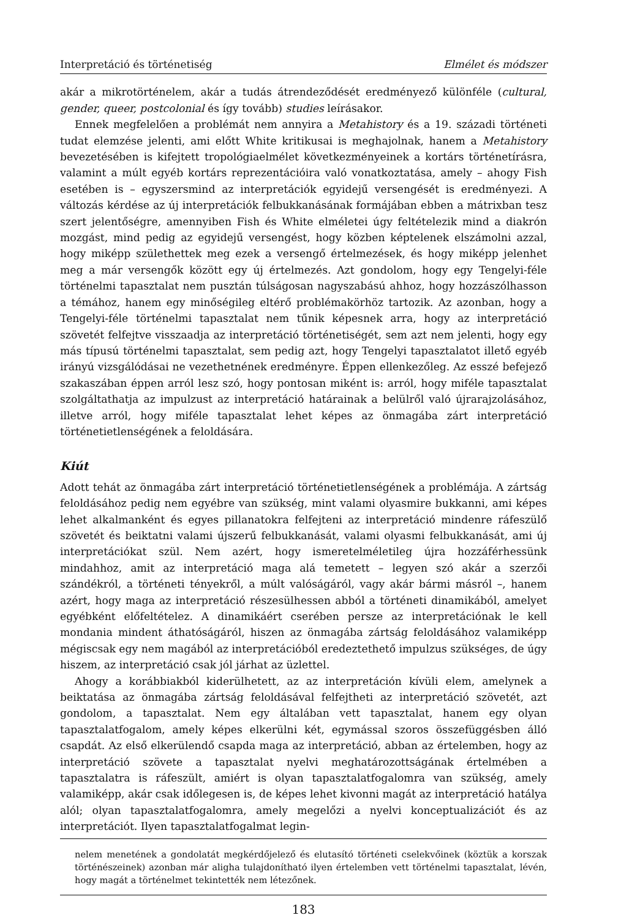Interpretáció és történetiség Elmélet és módszer
akár a mikrotörténelem, akár a tudás átrendeződését eredményező különféle (cultural, gender, queer, postcolonial és így tovább) studies leírásakor.
Ennek megfelelően a problémát nem annyira a Metahistory és a 19. századi történeti tudat elemzése jelenti, ami előtt White kritikusai is meghajolnak, hanem a Metahistory bevezetésében is kifejtett tropológiaelmélet következményeinek a kortárs történetírásra, valamint a múlt egyéb kortárs reprezentációira való vonatkoztatása, amely – ahogy Fish esetében is – egyszersmind az interpretációk egyidejű versengését is eredményezi. A változás kérdése az új interpretációk felbukkanásának formájában ebben a mátrixban tesz szert jelentőségre, amennyiben Fish és White elméletei úgy feltételezik mind a diakrón mozgást, mind pedig az egyidejű versengést, hogy közben képtelenek elszámolni azzal, hogy miképp születhettek meg ezek a versengő értelmezések, és hogy miképp jelenhet meg a már versengők között egy új értelmezés. Azt gondolom, hogy egy Tengelyi-féle történelmi tapasztalat nem pusztán túlságosan nagyszabású ahhoz, hogy hozzászólhasson a témához, hanem egy minőségileg eltérő problémakörhöz tartozik. Az azonban, hogy a Tengelyi-féle történelmi tapasztalat nem tűnik képesnek arra, hogy az interpretáció szövetét felfejtve visszaadja az interpretáció történetiségét, sem azt nem jelenti, hogy egy más típusú történelmi tapasztalat, sem pedig azt, hogy Tengelyi tapasztalatot illető egyéb irányú vizsgálódásai ne vezethetnének eredményre. Éppen ellenkezőleg. Az esszé befejező szakaszában éppen arról lesz szó, hogy pontosan miként is: arról, hogy miféle tapasztalat szolgáltathatja az impulzust az interpretáció határainak a belülről való újrarajzolásához, illetve arról, hogy miféle tapasztalat lehet képes az önmagába zárt interpretáció történetietlenségének a feloldására.
Kiút
Adott tehát az önmagába zárt interpretáció történetietlenségének a problémája. A zártság feloldásához pedig nem egyébre van szükség, mint valami olyasmire bukkanni, ami képes lehet alkalmanként és egyes pillanatokra felfejteni az interpretáció mindenre ráfeszülő szövetét és beiktatni valami újszerű felbukkanását, valami olyasmi felbukkanását, ami új interpretációkat szül. Nem azért, hogy ismeretelméletileg újra hozzáférhessünk mindahhoz, amit az interpretáció maga alá temetett – legyen szó akár a szerzői szándékról, a történeti tényekről, a múlt valóságáról, vagy akár bármi másról –, hanem azért, hogy maga az interpretáció részesülhessen abból a történeti dinamikából, amelyet egyébként előfeltételez. A dinamikáért cserében persze az interpretációnak le kell mondania mindent áthatóságáról, hiszen az önmagába zártság feloldásához valamiképp mégiscsak egy nem magából az interpretációból eredeztethető impulzus szükséges, de úgy hiszem, az interpretáció csak jól járhat az üzlettel.
Ahogy a korábbiakból kiderülhetett, az az interpretáción kívüli elem, amelynek a beiktatása az önmagába zártság feloldásával felfejtheti az interpretáció szövetét, azt gondolom, a tapasztalat. Nem egy általában vett tapasztalat, hanem egy olyan tapasztalatfogalom, amely képes elkerülni két, egymással szoros összefüggésben álló csapdát. Az első elkerülendő csapda maga az interpretáció, abban az értelemben, hogy az interpretáció szövete a tapasztalat nyelvi meghatározottságának értelmében a tapasztalatra is ráfeszült, amiért is olyan tapasztalatfogalomra van szükség, amely valamiképp, akár csak időlegesen is, de képes lehet kivonni magát az interpretáció hatálya alól; olyan tapasztalatfogalomra, amely megelőzi a nyelvi konceptualizációt és az interpretációt. Ilyen tapasztalatfogalmat legin-
nelem menetének a gondolatát megkérdőjelező és elutasító történeti cselekvőinek (köztük a korszak történészeinek) azonban már aligha tulajdonítható ilyen értelemben vett történelmi tapasztalat, lévén, hogy magát a történelmet tekintették nem létezőnek.
183